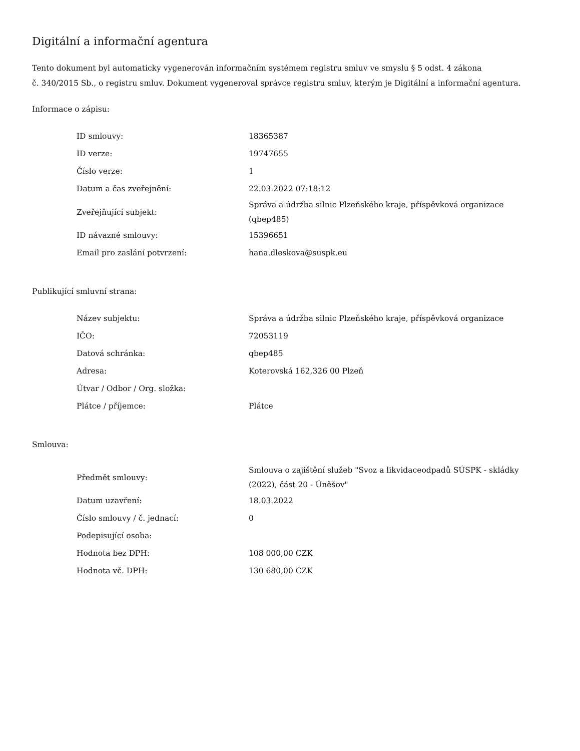Digitální a informační agentura
Tento dokument byl automaticky vygenerován informačním systémem registru smluv ve smyslu § 5 odst. 4 zákona
č. 340/2015 Sb., o registru smluv. Dokument vygeneroval správce registru smluv, kterým je Digitální a informační agentura.
Informace o zápisu:
| ID smlouvy: | 18365387 |
| ID verze: | 19747655 |
| Číslo verze: | 1 |
| Datum a čas zveřejnění: | 22.03.2022 07:18:12 |
| Zveřejňující subjekt: | Správa a údržba silnic Plzeňského kraje, příspěvková organizace (qbep485) |
| ID návazné smlouvy: | 15396651 |
| Email pro zaslání potvrzení: | hana.dleskova@suspk.eu |
Publikující smluvní strana:
| Název subjektu: | Správa a údržba silnic Plzeňského kraje, příspěvková organizace |
| IČO: | 72053119 |
| Datová schránka: | qbep485 |
| Adresa: | Koterovská 162,326 00 Plzeň |
| Útvar / Odbor / Org. složka: | |
| Plátce / příjemce: | Plátce |
Smlouva:
| Předmět smlouvy: | Smlouva o zajištění služeb "Svoz a likvidaceodpadů SÚSPK - skládky (2022), část 20 - Úněšov" |
| Datum uzavření: | 18.03.2022 |
| Číslo smlouvy / č. jednací: | 0 |
| Podepisující osoba: | |
| Hodnota bez DPH: | 108 000,00 CZK |
| Hodnota vč. DPH: | 130 680,00 CZK |